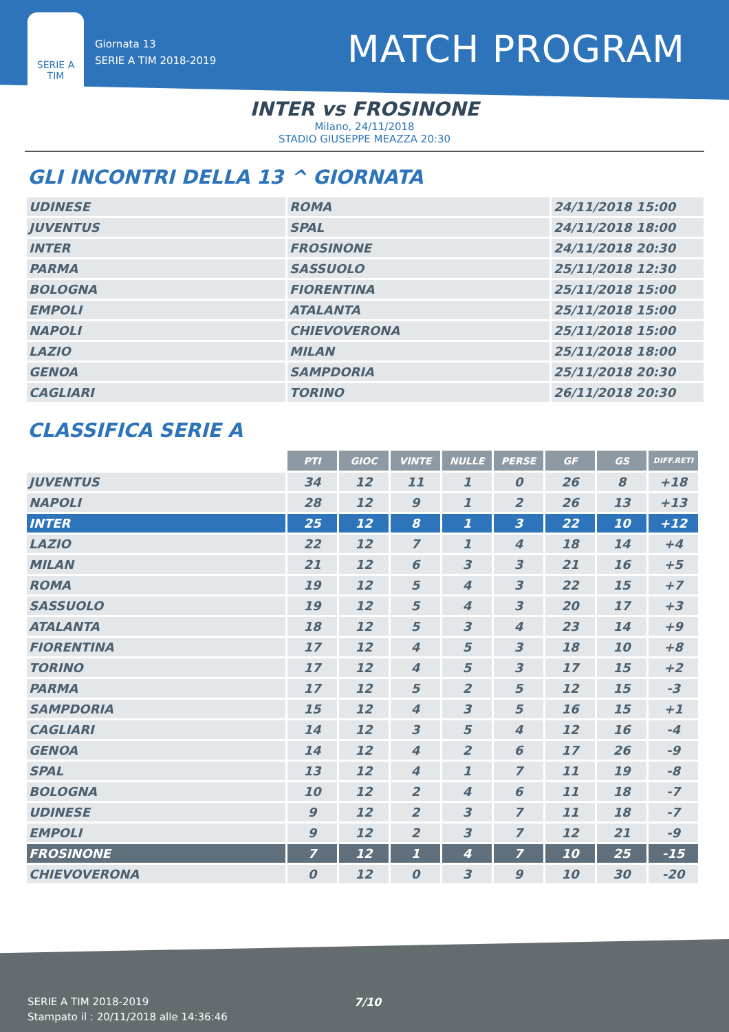SERIE A
TIM
Giornata 13
SERIE A TIM 2018-2019
MATCH PROGRAM
INTER vs FROSINONE
Milano, 24/11/2018
STADIO GIUSEPPE MEAZZA 20:30
GLI INCONTRI DELLA 13 ^ GIORNATA
| UDINESE | ROMA | 24/11/2018 15:00 |
| JUVENTUS | SPAL | 24/11/2018 18:00 |
| INTER | FROSINONE | 24/11/2018 20:30 |
| PARMA | SASSUOLO | 25/11/2018 12:30 |
| BOLOGNA | FIORENTINA | 25/11/2018 15:00 |
| EMPOLI | ATALANTA | 25/11/2018 15:00 |
| NAPOLI | CHIEVOVERONA | 25/11/2018 15:00 |
| LAZIO | MILAN | 25/11/2018 18:00 |
| GENOA | SAMPDORIA | 25/11/2018 20:30 |
| CAGLIARI | TORINO | 26/11/2018 20:30 |
CLASSIFICA SERIE A
| | PTI | GIOC | VINTE | NULLE | PERSE | GF | GS | DIFF.RETI |
| JUVENTUS | 34 | 12 | 11 | 1 | 0 | 26 | 8 | +18 |
| NAPOLI | 28 | 12 | 9 | 1 | 2 | 26 | 13 | +13 |
| INTER | 25 | 12 | 8 | 1 | 3 | 22 | 10 | +12 |
| LAZIO | 22 | 12 | 7 | 1 | 4 | 18 | 14 | +4 |
| MILAN | 21 | 12 | 6 | 3 | 3 | 21 | 16 | +5 |
| ROMA | 19 | 12 | 5 | 4 | 3 | 22 | 15 | +7 |
| SASSUOLO | 19 | 12 | 5 | 4 | 3 | 20 | 17 | +3 |
| ATALANTA | 18 | 12 | 5 | 3 | 4 | 23 | 14 | +9 |
| FIORENTINA | 17 | 12 | 4 | 5 | 3 | 18 | 10 | +8 |
| TORINO | 17 | 12 | 4 | 5 | 3 | 17 | 15 | +2 |
| PARMA | 17 | 12 | 5 | 2 | 5 | 12 | 15 | -3 |
| SAMPDORIA | 15 | 12 | 4 | 3 | 5 | 16 | 15 | +1 |
| CAGLIARI | 14 | 12 | 3 | 5 | 4 | 12 | 16 | -4 |
| GENOA | 14 | 12 | 4 | 2 | 6 | 17 | 26 | -9 |
| SPAL | 13 | 12 | 4 | 1 | 7 | 11 | 19 | -8 |
| BOLOGNA | 10 | 12 | 2 | 4 | 6 | 11 | 18 | -7 |
| UDINESE | 9 | 12 | 2 | 3 | 7 | 11 | 18 | -7 |
| EMPOLI | 9 | 12 | 2 | 3 | 7 | 12 | 21 | -9 |
| FROSINONE | 7 | 12 | 1 | 4 | 7 | 10 | 25 | -15 |
| CHIEVOVERONA | 0 | 12 | 0 | 3 | 9 | 10 | 30 | -20 |
SERIE A TIM 2018-2019
Stampato il : 20/11/2018 alle 14:36:46
7/10